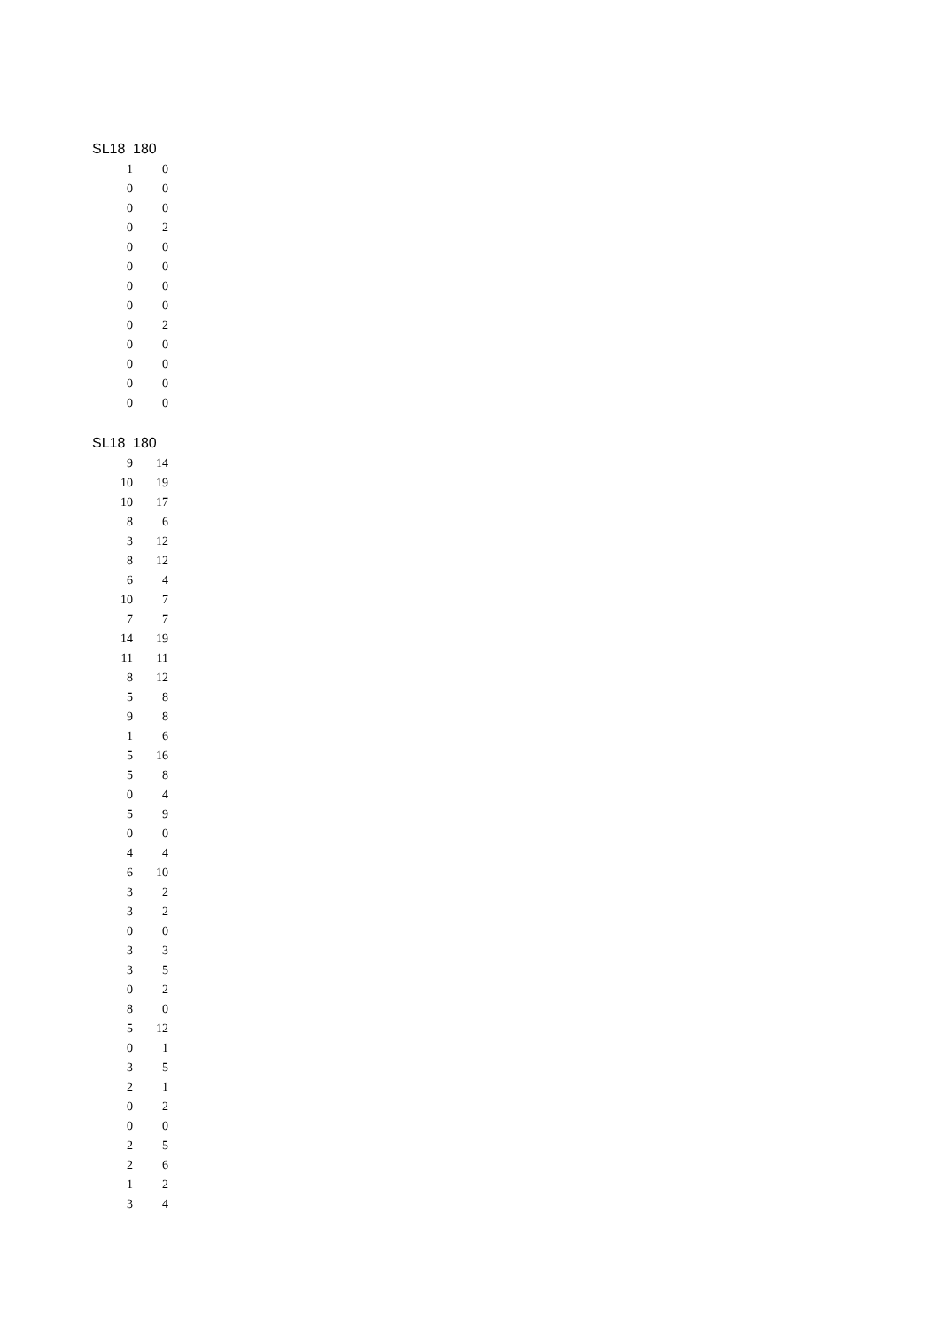| SL18 | 180 |
| --- | --- |
| 1 | 0 |
| 0 | 0 |
| 0 | 0 |
| 0 | 2 |
| 0 | 0 |
| 0 | 0 |
| 0 | 0 |
| 0 | 0 |
| 0 | 2 |
| 0 | 0 |
| 0 | 0 |
| 0 | 0 |
| 0 | 0 |
| SL18 | 180 |
| --- | --- |
| 9 | 14 |
| 10 | 19 |
| 10 | 17 |
| 8 | 6 |
| 3 | 12 |
| 8 | 12 |
| 6 | 4 |
| 10 | 7 |
| 7 | 7 |
| 14 | 19 |
| 11 | 11 |
| 8 | 12 |
| 5 | 8 |
| 9 | 8 |
| 1 | 6 |
| 5 | 16 |
| 5 | 8 |
| 0 | 4 |
| 5 | 9 |
| 0 | 0 |
| 4 | 4 |
| 6 | 10 |
| 3 | 2 |
| 3 | 2 |
| 0 | 0 |
| 3 | 3 |
| 3 | 5 |
| 0 | 2 |
| 8 | 0 |
| 5 | 12 |
| 0 | 1 |
| 3 | 5 |
| 2 | 1 |
| 0 | 2 |
| 0 | 0 |
| 2 | 5 |
| 2 | 6 |
| 1 | 2 |
| 3 | 4 |